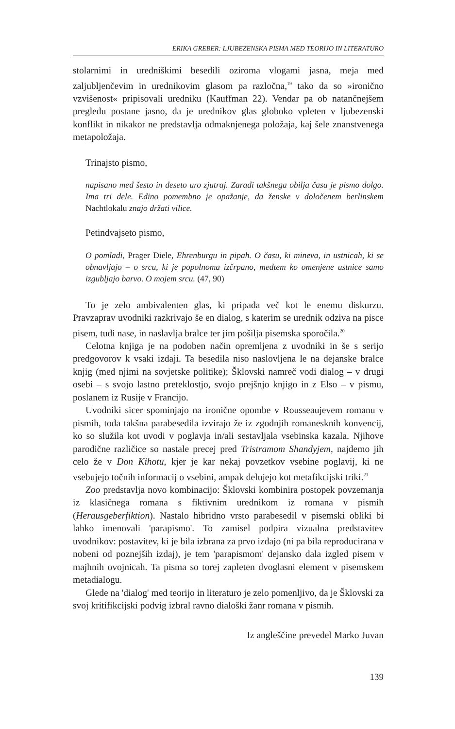ERIKA GREBER: LJUBEZENSKA PISMA MED TEORIJO IN LITERATURO
stolarnimi in uredniškimi besedili oziroma vlogami jasna, meja med zaljubljenčevim in urednikovim glasom pa razločna,<sup>19</sup> tako da so »ironično vzvišenost« pripisovali uredniku (Kauffman 22). Vendar pa ob natančnejšem pregledu postane jasno, da je urednikov glas globoko vpleten v ljubezenski konflikt in nikakor ne predstavlja odmaknjenega položaja, kaj šele znanstvenega metapoložaja.
Trinajsto pismo,
napisano med šesto in deseto uro zjutraj. Zaradi takšnega obilja časa je pismo dolgo. Ima tri dele. Edino pomembno je opažanje, da ženske v določenem berlinskem Nachtlokalu znajo držati vilice.
Petindvajseto pismo,
O pomladi, Prager Diele, Ehrenburgu in pipah. O času, ki mineva, in ustnicah, ki se obnavljajo – o srcu, ki je popolnoma izčrpano, medtem ko omenjene ustnice samo izgubljajo barvo. O mojem srcu. (47, 90)
To je zelo ambivalenten glas, ki pripada več kot le enemu diskurzu. Pravzaprav uvodniki razkrivajo še en dialog, s katerim se urednik odziva na pisce pisem, tudi nase, in naslavlja bralce ter jim pošilja pisemska sporočila.<sup>20</sup>
Celotna knjiga je na podoben način opremljena z uvodniki in še s serijo predgovorov k vsaki izdaji. Ta besedila niso naslovljena le na dejanske bralce knjig (med njimi na sovjetske politike); Šklovski namreč vodi dialog – v drugi osebi – s svojo lastno preteklostjo, svojo prejšnjo knjigo in z Elso – v pismu, poslanem iz Rusije v Francijo.
Uvodniki sicer spominjajo na ironične opombe v Rousseaujevem romanu v pismih, toda takšna parabesedila izvirajo že iz zgodnjih romanesknih konvencij, ko so služila kot uvodi v poglavja in/ali sestavljala vsebinska kazala. Njihove parodične različice so nastale precej pred Tristramom Shandyjem, najdemo jih celo že v Don Kihotu, kjer je kar nekaj povzetkov vsebine poglavij, ki ne vsebujejo točnih informacij o vsebini, ampak delujejo kot metafikcijski triki.<sup>21</sup>
Zoo predstavlja novo kombinacijo: Šklovski kombinira postopek povzemanja iz klasičnega romana s fiktivnim urednikom iz romana v pismih (Herausgeberfiktion). Nastalo hibridno vrsto parabesedil v pisemski obliki bi lahko imenovali 'parapismo'. To zamisel podpira vizualna predstavitev uvodnikov: postavitev, ki je bila izbrana za prvo izdajo (ni pa bila reproducirana v nobeni od poznejših izdaj), je tem 'parapismom' dejansko dala izgled pisem v majhnih ovojnicah. Ta pisma so torej zapleten dvoglasni element v pisemskem metadialogu.
Glede na 'dialog' med teorijo in literaturo je zelo pomenljivo, da je Šklovski za svoj kritifikcijski podvig izbral ravno dialoški žanr romana v pismih.
Iz angleščine prevedel Marko Juvan
139